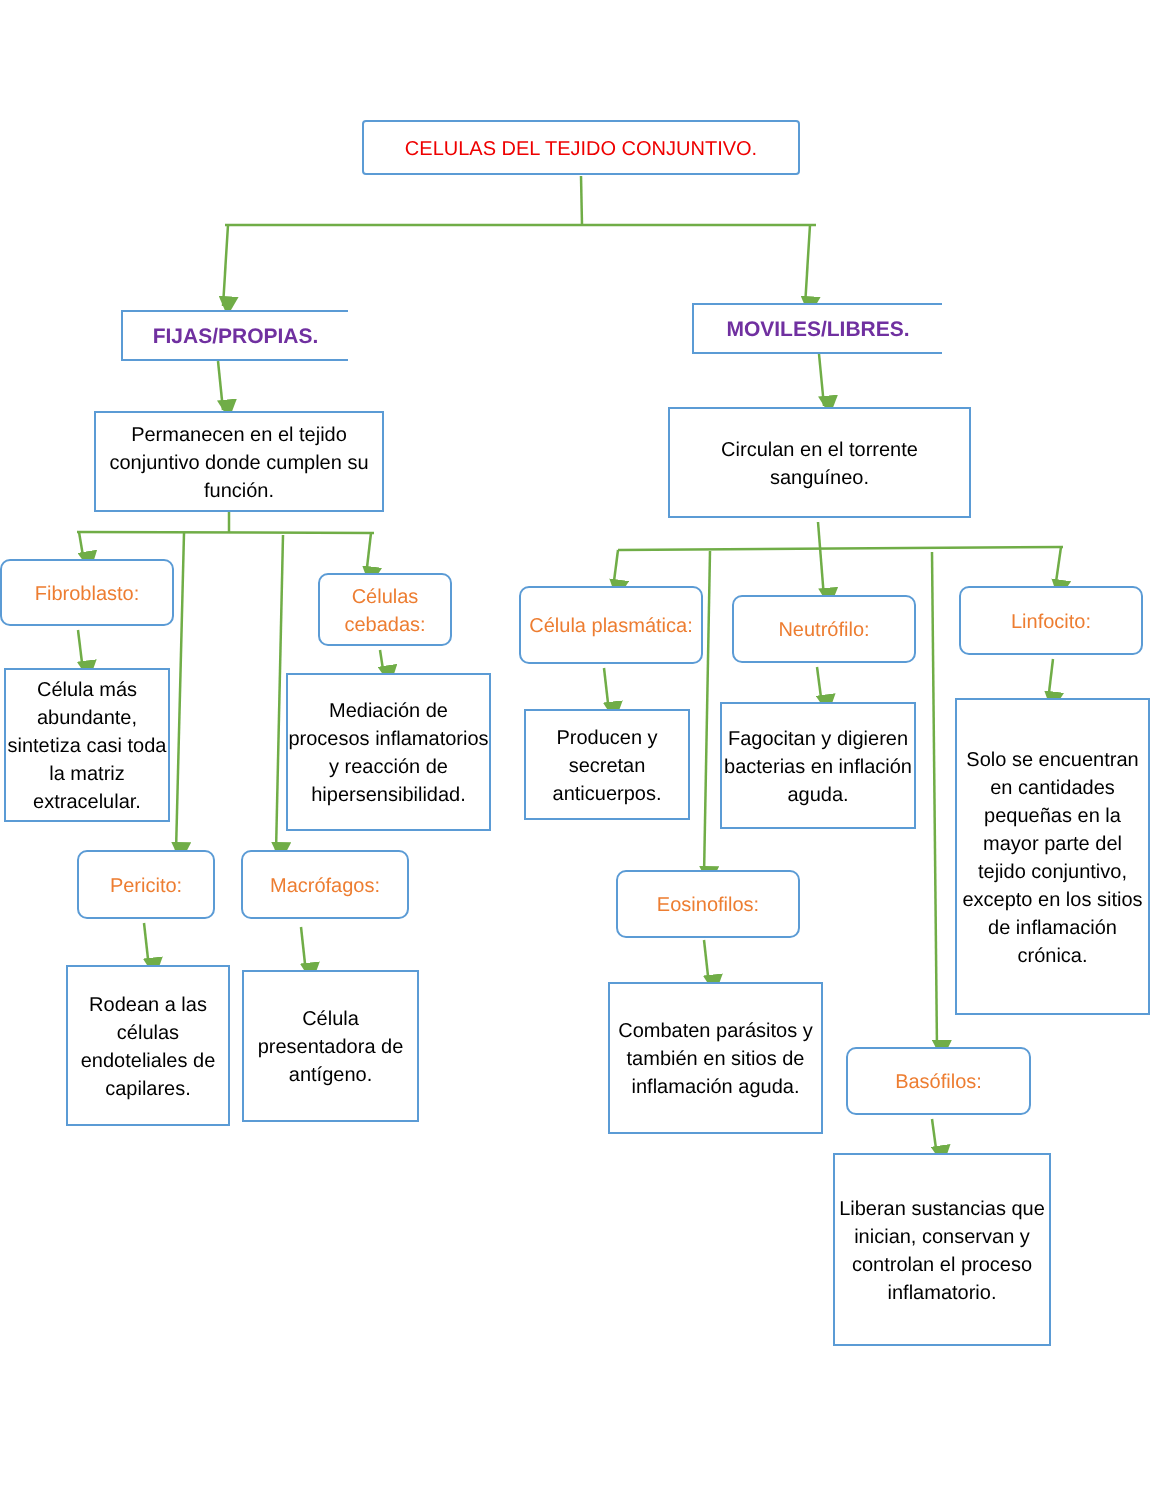CELULAS DEL TEJIDO CONJUNTIVO.
FIJAS/PROPIAS.
MOVILES/LIBRES.
Permanecen en el tejido conjuntivo donde cumplen su función.
Circulan en el torrente sanguíneo.
Fibroblasto:
Célula más abundante, sintetiza casi toda la matriz extracelular.
Pericito:
Rodean a las células endoteliales de capilares.
Células cebadas:
Mediación de procesos inflamatorios y reacción de hipersensibilidad.
Macrófagos:
Célula presentadora de antígeno.
Célula plasmática:
Producen y secretan anticuerpos.
Eosinofilos:
Combaten parásitos y también en sitios de inflamación aguda.
Neutrófilo:
Fagocitan y digieren bacterias en inflación aguda.
Basófilos:
Liberan sustancias que inician, conservan y controlan el proceso inflamatorio.
Linfocito:
Solo se encuentran en cantidades pequeñas en la mayor parte del tejido conjuntivo, excepto en los sitios de inflamación crónica.